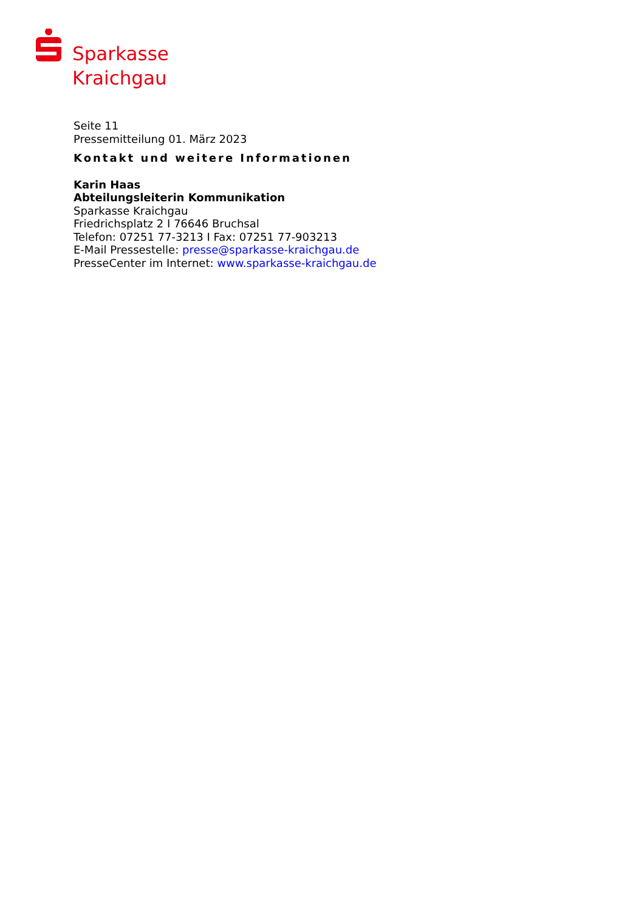Sparkasse
Kraichgau
Seite 11
Pressemitteilung 01. März 2023
Kontakt und weitere Informationen
Karin Haas
Abteilungsleiterin Kommunikation
Sparkasse Kraichgau
Friedrichsplatz 2 I 76646 Bruchsal
Telefon: 07251 77-3213 I Fax: 07251 77-903213
E-Mail Pressestelle: presse@sparkasse-kraichgau.de
PresseCenter im Internet: www.sparkasse-kraichgau.de